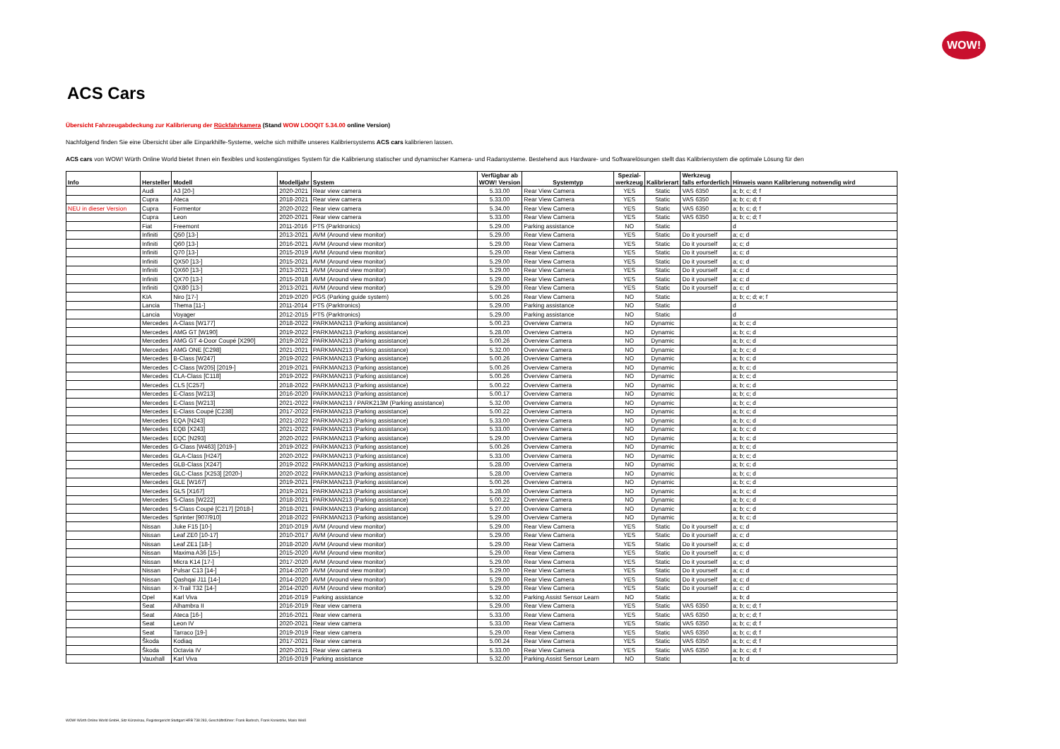WOW!
ACS Cars
Übersicht Fahrzeugabdeckung zur Kalibrierung der Rückfahrkamera (Stand WOW LOOQIT 5.34.00 online Version)
Nachfolgend finden Sie eine Übersicht über alle Einparkhilfe-Systeme, welche sich mithilfe unseres Kalibriersystems ACS cars kalibrieren lassen.
ACS cars von WOW! Würth Online World bietet Ihnen ein flexibles und kostengünstiges System für die Kalibrierung statischer und dynamischer Kamera- und Radarsysteme. Bestehend aus Hardware- und Softwarelösungen stellt das Kalibriersystem die optimale Lösung für den
| Info | Hersteller | Modell | Modelljahr | System | Verfügbar ab WOW! Version | Systemtyp | Spezial- werkzeug | Kalibrierart | Werkzeug falls erforderlich | Hinweis wann Kalibrierung notwendig wird |
| --- | --- | --- | --- | --- | --- | --- | --- | --- | --- | --- |
| | Audi | A3 [20-] | 2020-2021 | Rear view camera | 5.33.00 | Rear View Camera | YES | Static | VAS 6350 | a; b; c; d; f |
| | Cupra | Ateca | 2018-2021 | Rear view camera | 5.33.00 | Rear View Camera | YES | Static | VAS 6350 | a; b; c; d; f |
| NEU in dieser Version | Cupra | Formentor | 2020-2022 | Rear view camera | 5.34.00 | Rear View Camera | YES | Static | VAS 6350 | a; b; c; d; f |
| | Cupra | Leon | 2020-2021 | Rear view camera | 5.33.00 | Rear View Camera | YES | Static | VAS 6350 | a; b; c; d; f |
| | Fiat | Freemont | 2011-2016 | PTS (Parktronics) | 5.29.00 | Parking assistance | NO | Static | | d |
| | Infiniti | Q50 [13-] | 2013-2021 | AVM (Around view monitor) | 5.29.00 | Rear View Camera | YES | Static | Do it yourself | a; c; d |
| | Infiniti | Q60 [13-] | 2016-2021 | AVM (Around view monitor) | 5.29.00 | Rear View Camera | YES | Static | Do it yourself | a; c; d |
| | Infiniti | Q70 [13-] | 2015-2019 | AVM (Around view monitor) | 5.29.00 | Rear View Camera | YES | Static | Do it yourself | a; c; d |
| | Infiniti | QX50 [13-] | 2015-2021 | AVM (Around view monitor) | 5.29.00 | Rear View Camera | YES | Static | Do it yourself | a; c; d |
| | Infiniti | QX60 [13-] | 2013-2021 | AVM (Around view monitor) | 5.29.00 | Rear View Camera | YES | Static | Do it yourself | a; c; d |
| | Infiniti | QX70 [13-] | 2015-2018 | AVM (Around view monitor) | 5.29.00 | Rear View Camera | YES | Static | Do it yourself | a; c; d |
| | Infiniti | QX80 [13-] | 2013-2021 | AVM (Around view monitor) | 5.29.00 | Rear View Camera | YES | Static | Do it yourself | a; c; d |
| | KIA | Niro [17-] | 2019-2020 | PGS (Parking guide system) | 5.00.26 | Rear View Camera | NO | Static | | a; b; c; d; e; f |
| | Lancia | Thema [11-] | 2011-2014 | PTS (Parktronics) | 5.29.00 | Parking assistance | NO | Static | | d |
| | Lancia | Voyager | 2012-2015 | PTS (Parktronics) | 5.29.00 | Parking assistance | NO | Static | | d |
| | Mercedes | A-Class [W177] | 2018-2022 | PARKMAN213 (Parking assistance) | 5.00.23 | Overview Camera | NO | Dynamic | | a; b; c; d |
| | Mercedes | AMG GT [W190] | 2019-2022 | PARKMAN213 (Parking assistance) | 5.28.00 | Overview Camera | NO | Dynamic | | a; b; c; d |
| | Mercedes | AMG GT 4-Door Coupé [X290] | 2019-2022 | PARKMAN213 (Parking assistance) | 5.00.26 | Overview Camera | NO | Dynamic | | a; b; c; d |
| | Mercedes | AMG ONE [C298] | 2021-2021 | PARKMAN213 (Parking assistance) | 5.32.00 | Overview Camera | NO | Dynamic | | a; b; c; d |
| | Mercedes | B-Class [W247] | 2019-2022 | PARKMAN213 (Parking assistance) | 5.00.26 | Overview Camera | NO | Dynamic | | a; b; c; d |
| | Mercedes | C-Class [W205] [2019-] | 2019-2021 | PARKMAN213 (Parking assistance) | 5.00.26 | Overview Camera | NO | Dynamic | | a; b; c; d |
| | Mercedes | CLA-Class [C118] | 2019-2022 | PARKMAN213 (Parking assistance) | 5.00.26 | Overview Camera | NO | Dynamic | | a; b; c; d |
| | Mercedes | CLS [C257] | 2018-2022 | PARKMAN213 (Parking assistance) | 5.00.22 | Overview Camera | NO | Dynamic | | a; b; c; d |
| | Mercedes | E-Class [W213] | 2016-2020 | PARKMAN213 (Parking assistance) | 5.00.17 | Overview Camera | NO | Dynamic | | a; b; c; d |
| | Mercedes | E-Class [W213] | 2021-2022 | PARKMAN213 / PARK213M (Parking assistance) | 5.32.00 | Overview Camera | NO | Dynamic | | a; b; c; d |
| | Mercedes | E-Class Coupé [C238] | 2017-2022 | PARKMAN213 (Parking assistance) | 5.00.22 | Overview Camera | NO | Dynamic | | a; b; c; d |
| | Mercedes | EQA [N243] | 2021-2022 | PARKMAN213 (Parking assistance) | 5.33.00 | Overview Camera | NO | Dynamic | | a; b; c; d |
| | Mercedes | EQB [X243] | 2021-2022 | PARKMAN213 (Parking assistance) | 5.33.00 | Overview Camera | NO | Dynamic | | a; b; c; d |
| | Mercedes | EQC [N293] | 2020-2022 | PARKMAN213 (Parking assistance) | 5.29.00 | Overview Camera | NO | Dynamic | | a; b; c; d |
| | Mercedes | G-Class [W463] [2019-] | 2019-2022 | PARKMAN213 (Parking assistance) | 5.00.26 | Overview Camera | NO | Dynamic | | a; b; c; d |
| | Mercedes | GLA-Class [H247] | 2020-2022 | PARKMAN213 (Parking assistance) | 5.33.00 | Overview Camera | NO | Dynamic | | a; b; c; d |
| | Mercedes | GLB-Class [X247] | 2019-2022 | PARKMAN213 (Parking assistance) | 5.28.00 | Overview Camera | NO | Dynamic | | a; b; c; d |
| | Mercedes | GLC-Class [X253] [2020-] | 2020-2022 | PARKMAN213 (Parking assistance) | 5.28.00 | Overview Camera | NO | Dynamic | | a; b; c; d |
| | Mercedes | GLE [W167] | 2019-2021 | PARKMAN213 (Parking assistance) | 5.00.26 | Overview Camera | NO | Dynamic | | a; b; c; d |
| | Mercedes | GLS [X167] | 2019-2021 | PARKMAN213 (Parking assistance) | 5.28.00 | Overview Camera | NO | Dynamic | | a; b; c; d |
| | Mercedes | S-Class [W222] | 2018-2021 | PARKMAN213 (Parking assistance) | 5.00.22 | Overview Camera | NO | Dynamic | | a; b; c; d |
| | Mercedes | S-Class Coupé [C217] [2018-] | 2018-2021 | PARKMAN213 (Parking assistance) | 5.27.00 | Overview Camera | NO | Dynamic | | a; b; c; d |
| | Mercedes | Sprinter [907/910] | 2018-2022 | PARKMAN213 (Parking assistance) | 5.29.00 | Overview Camera | NO | Dynamic | | a; b; c; d |
| | Nissan | Juke F15 [10-] | 2010-2019 | AVM (Around view monitor) | 5.29.00 | Rear View Camera | YES | Static | Do it yourself | a; c; d |
| | Nissan | Leaf ZE0 [10-17] | 2010-2017 | AVM (Around view monitor) | 5.29.00 | Rear View Camera | YES | Static | Do it yourself | a; c; d |
| | Nissan | Leaf ZE1 [18-] | 2018-2020 | AVM (Around view monitor) | 5.29.00 | Rear View Camera | YES | Static | Do it yourself | a; c; d |
| | Nissan | Maxima A36 [15-] | 2015-2020 | AVM (Around view monitor) | 5.29.00 | Rear View Camera | YES | Static | Do it yourself | a; c; d |
| | Nissan | Micra K14 [17-] | 2017-2020 | AVM (Around view monitor) | 5.29.00 | Rear View Camera | YES | Static | Do it yourself | a; c; d |
| | Nissan | Pulsar C13 [14-] | 2014-2020 | AVM (Around view monitor) | 5.29.00 | Rear View Camera | YES | Static | Do it yourself | a; c; d |
| | Nissan | Qashqai J11 [14-] | 2014-2020 | AVM (Around view monitor) | 5.29.00 | Rear View Camera | YES | Static | Do it yourself | a; c; d |
| | Nissan | X-Trail T32 [14-] | 2014-2020 | AVM (Around view monitor) | 5.29.00 | Rear View Camera | YES | Static | Do it yourself | a; c; d |
| | Opel | Karl Viva | 2016-2019 | Parking assistance | 5.32.00 | Parking Assist Sensor Learn | NO | Static | | a; b; d |
| | Seat | Alhambra II | 2016-2019 | Rear view camera | 5.29.00 | Rear View Camera | YES | Static | VAS 6350 | a; b; c; d; f |
| | Seat | Ateca [16-] | 2016-2021 | Rear view camera | 5.33.00 | Rear View Camera | YES | Static | VAS 6350 | a; b; c; d; f |
| | Seat | Leon IV | 2020-2021 | Rear view camera | 5.33.00 | Rear View Camera | YES | Static | VAS 6350 | a; b; c; d; f |
| | Seat | Tarraco [19-] | 2019-2019 | Rear view camera | 5.29.00 | Rear View Camera | YES | Static | VAS 6350 | a; b; c; d; f |
| | Škoda | Kodiaq | 2017-2021 | Rear view camera | 5.00.24 | Rear View Camera | YES | Static | VAS 6350 | a; b; c; d; f |
| | Škoda | Octavia IV | 2020-2021 | Rear view camera | 5.33.00 | Rear View Camera | YES | Static | VAS 6350 | a; b; c; d; f |
| | Vauxhall | Karl Viva | 2016-2019 | Parking assistance | 5.32.00 | Parking Assist Sensor Learn | NO | Static | | a; b; d |
WOW! Würth Online World GmbH, Sitz Künzelsau, Registergericht Stuttgart HRB 738 283, Geschäftsführer: Frank Barbsch, Frank Konietzke, Mario Weiß